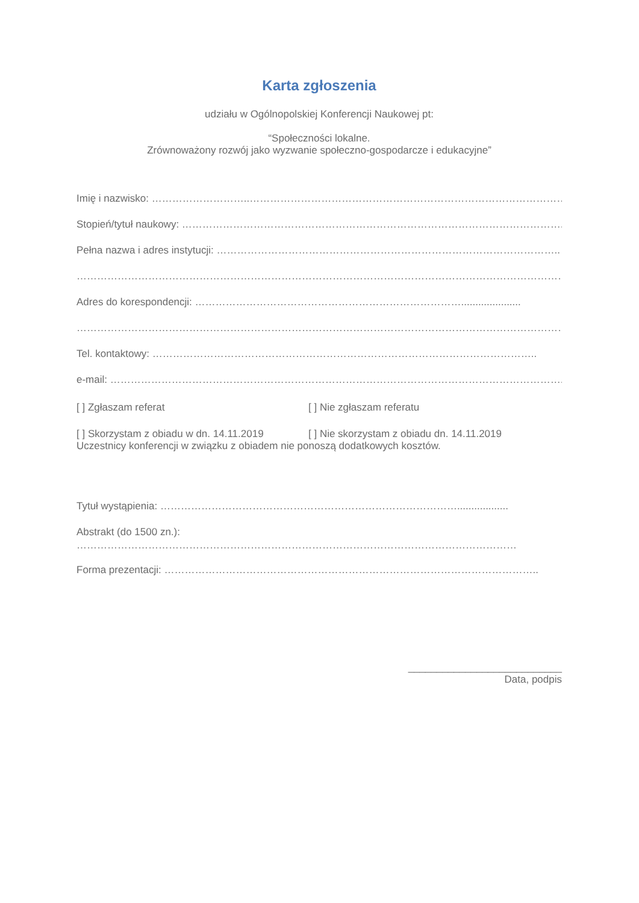Karta zgłoszenia
udziału w Ogólnopolskiej Konferencji Naukowej pt:
“Społeczności lokalne.
Zrównoważony rozwój jako wyzwanie społeczno-gospodarcze i edukacyjne”
Imię i nazwisko: ………………………..…………………………………………………………………………………………
Stopień/tytuł naukowy: ………………………………………………………………………………………………….
Pełna nazwa i adres instytucji: ………………………………………………………………………………………..
…………………………………………………………………………………………………………………………………
Adres do korespondencji: …………………………………………………………………….....................
…………………………………………………………………………………………………………………………………
Tel. kontaktowy: …………………………………………………………………………………………………..
e-mail: ……………………………………………………………………………………………………………………..
[ ] Zgłaszam referat [ ] Nie zgłaszam referatu
[ ] Skorzystam z obiadu w dn. 14.11.2019 [ ] Nie skorzystam z obiadu dn. 14.11.2019
Uczestnicy konferencji w związku z obiadem nie ponoszą dodatkowych kosztów.
Tytuł wystąpienia: ……………………………………………………………………………..................
Abstrakt (do 1500 zn.):
…………………………………………………………………………………………………………………
Forma prezentacji: ………………………………………………………………………………………………..
___________________________
Data, podpis